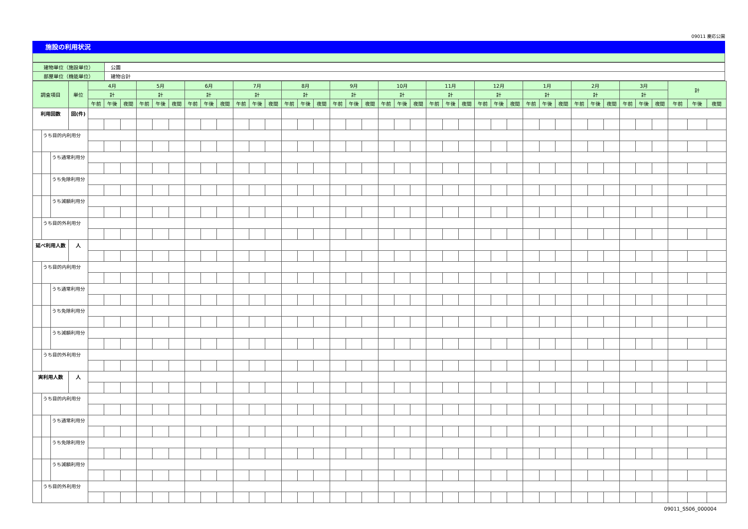09011 慶応公園
施設の利用状況
| 建物単位（施設単位） | 公園 |
| 部屋単位（機能単位） | 建物合計 |
| 調査項目 | | | 単位 | 4月 | | | 5月 | | | 6月 | | | 7月 | | | 8月 | | | 9月 | | | 10月 | | | 11月 | | | 12月 | | | 1月 | | | 2月 | | | 3月 | | | 計 | | |
| --- | --- | --- | --- | --- | --- | --- | --- | --- | --- | --- | --- | --- | --- | --- | --- | --- | --- | --- | --- | --- | --- | --- | --- | --- | --- | --- | --- | --- | --- | --- | --- | --- | --- | --- | --- | --- | --- | --- | --- | --- | --- | --- |
| | | | | 計 | | | 計 | | | 計 | | | 計 | | | 計 | | | 計 | | | 計 | | | 計 | | | 計 | | | 計 | | | 計 | | | 計 | | | | | |
| | | | | 午前 | 午後 | 夜間 | 午前 | 午後 | 夜間 | 午前 | 午後 | 夜間 | 午前 | 午後 | 夜間 | 午前 | 午後 | 夜間 | 午前 | 午後 | 夜間 | 午前 | 午後 | 夜間 | 午前 | 午後 | 夜間 | 午前 | 午後 | 夜間 | 午前 | 午後 | 夜間 | 午前 | 午後 | 夜間 | 午前 | 午後 | 夜間 | 午前 | 午後 | 夜間 |
| 利用回数 | | | 回(件) | | | | | | | | | | | | | | | | | | | | | | | | | | | | | | | | | | | | | | | |
| | うち目的内利用分 | | | | | | | | | | | | | | | | | | | | | | | | | | | | | | | | | | | | | | | | | |
| | | うち通常利用分 | | | | | | | | | | | | | | | | | | | | | | | | | | | | | | | | | | | | | | | | |
| | | うち免除利用分 | | | | | | | | | | | | | | | | | | | | | | | | | | | | | | | | | | | | | | | | |
| | | うち減額利用分 | | | | | | | | | | | | | | | | | | | | | | | | | | | | | | | | | | | | | | | | |
| | うち目的外利用分 | | | | | | | | | | | | | | | | | | | | | | | | | | | | | | | | | | | | | | | | | |
| 延べ利用人数 | | | 人 | | | | | | | | | | | | | | | | | | | | | | | | | | | | | | | | | | | | | | | |
| | うち目的内利用分 | | | | | | | | | | | | | | | | | | | | | | | | | | | | | | | | | | | | | | | | | |
| | | うち通常利用分 | | | | | | | | | | | | | | | | | | | | | | | | | | | | | | | | | | | | | | | | |
| | | うち免除利用分 | | | | | | | | | | | | | | | | | | | | | | | | | | | | | | | | | | | | | | | | |
| | | うち減額利用分 | | | | | | | | | | | | | | | | | | | | | | | | | | | | | | | | | | | | | | | | |
| | うち目的外利用分 | | | | | | | | | | | | | | | | | | | | | | | | | | | | | | | | | | | | | | | | | |
| 実利用人数 | | | 人 | | | | | | | | | | | | | | | | | | | | | | | | | | | | | | | | | | | | | | | |
| | うち目的内利用分 | | | | | | | | | | | | | | | | | | | | | | | | | | | | | | | | | | | | | | | | | |
| | | うち通常利用分 | | | | | | | | | | | | | | | | | | | | | | | | | | | | | | | | | | | | | | | | |
| | | うち免除利用分 | | | | | | | | | | | | | | | | | | | | | | | | | | | | | | | | | | | | | | | | |
| | | うち減額利用分 | | | | | | | | | | | | | | | | | | | | | | | | | | | | | | | | | | | | | | | | |
| | うち目的外利用分 | | | | | | | | | | | | | | | | | | | | | | | | | | | | | | | | | | | | | | | | | |
09011_SS06_000004